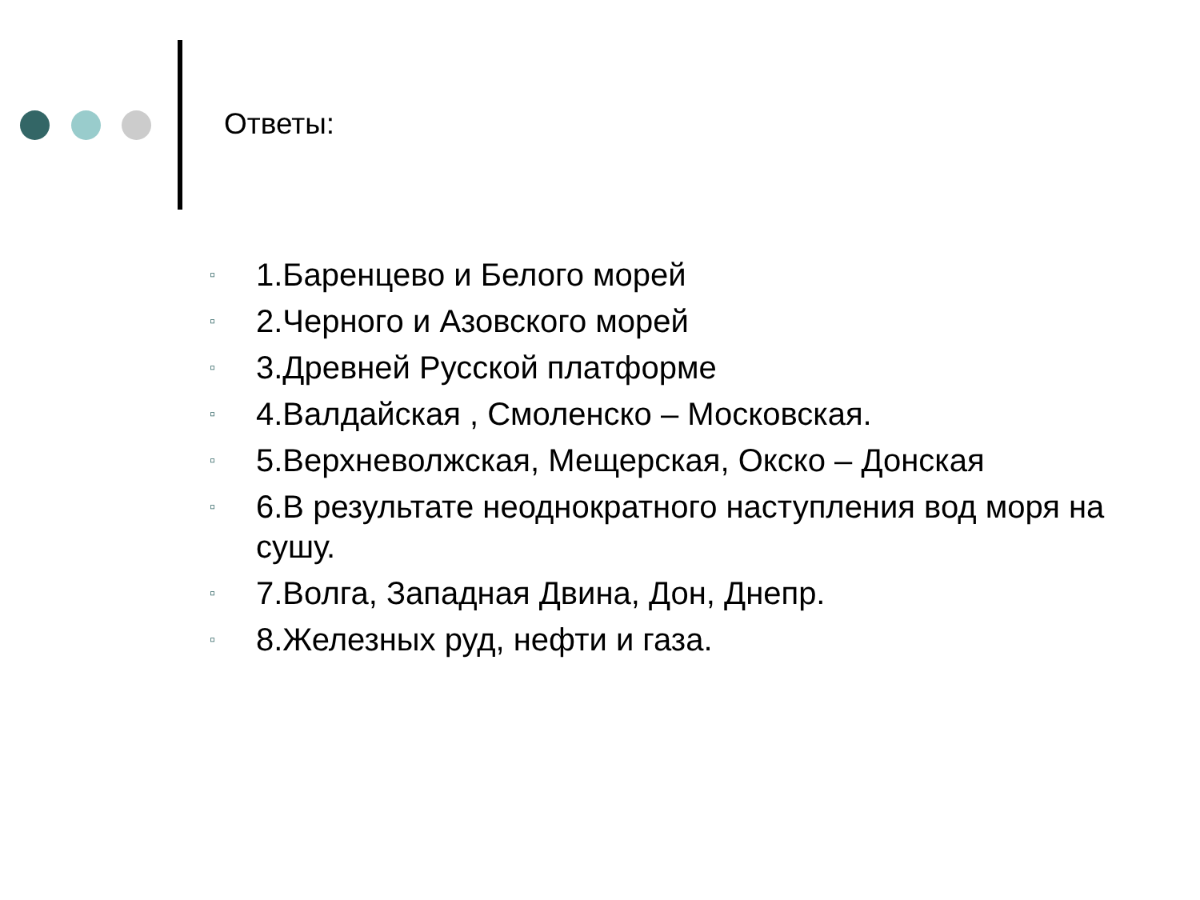Ответы:
▫ 1.Баренцево и Белого морей
▫ 2.Черного и Азовского морей
▫ 3.Древней Русской платформе
▫ 4.Валдайская , Смоленско – Московская.
▫ 5.Верхневолжская, Мещерская, Окско – Донская
▫ 6.В результате неоднократного наступления вод моря на сушу.
▫ 7.Волга, Западная Двина, Дон, Днепр.
▫ 8.Железных руд, нефти и газа.